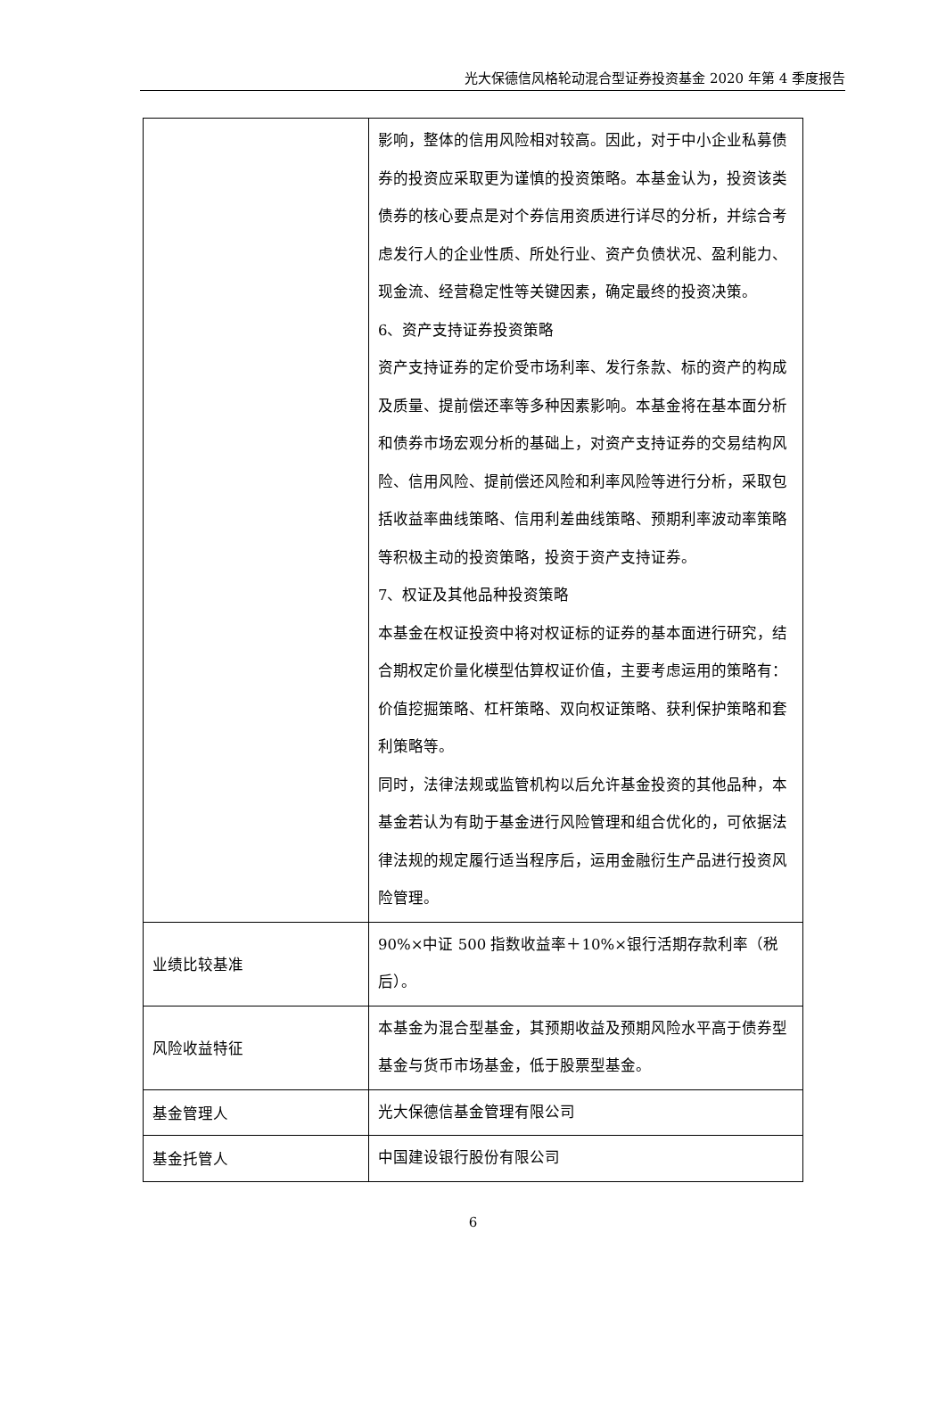光大保德信风格轮动混合型证券投资基金 2020 年第 4 季度报告
| | 影响，整体的信用风险相对较高。因此，对于中小企业私募债券的投资应采取更为谨慎的投资策略。本基金认为，投资该类债券的核心要点是对个券信用资质进行详尽的分析，并综合考虑发行人的企业性质、所处行业、资产负债状况、盈利能力、现金流、经营稳定性等关键因素，确定最终的投资决策。 6、资产支持证券投资策略 资产支持证券的定价受市场利率、发行条款、标的资产的构成及质量、提前偿还率等多种因素影响。本基金将在基本面分析和债券市场宏观分析的基础上，对资产支持证券的交易结构风险、信用风险、提前偿还风险和利率风险等进行分析，采取包括收益率曲线策略、信用利差曲线策略、预期利率波动率策略等积极主动的投资策略，投资于资产支持证券。 7、权证及其他品种投资策略 本基金在权证投资中将对权证标的证券的基本面进行研究，结合期权定价量化模型估算权证价值，主要考虑运用的策略有：价值挖掘策略、杠杆策略、双向权证策略、获利保护策略和套利策略等。 同时，法律法规或监管机构以后允许基金投资的其他品种，本基金若认为有助于基金进行风险管理和组合优化的，可依据法律法规的规定履行适当程序后，运用金融衍生产品进行投资风险管理。 |
| 业绩比较基准 | 90%×中证 500 指数收益率＋10%×银行活期存款利率（税后）。 |
| 风险收益特征 | 本基金为混合型基金，其预期收益及预期风险水平高于债券型基金与货币市场基金，低于股票型基金。 |
| 基金管理人 | 光大保德信基金管理有限公司 |
| 基金托管人 | 中国建设银行股份有限公司 |
6